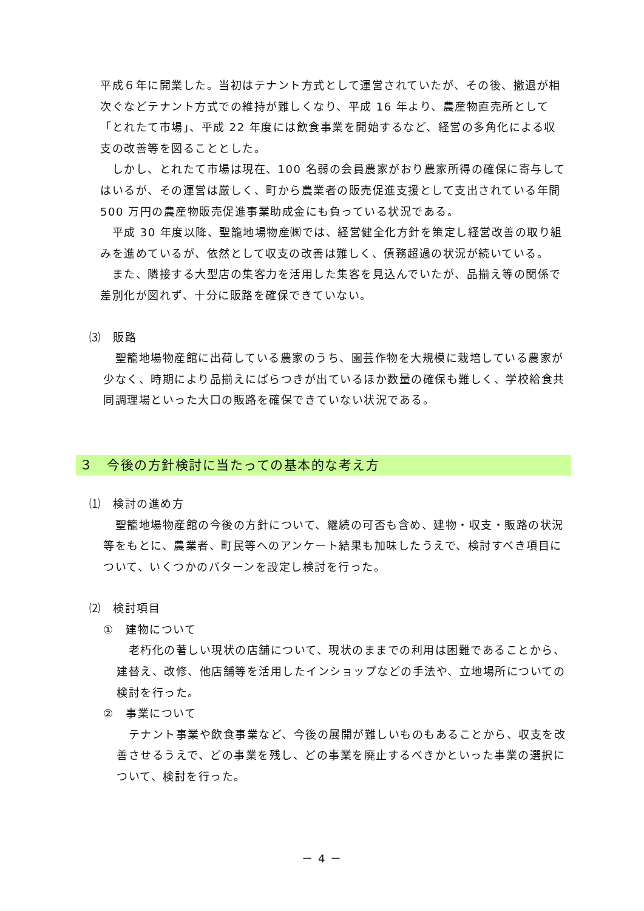平成６年に開業した。当初はテナント方式として運営されていたが、その後、撤退が相次ぐなどテナント方式での維持が難しくなり、平成 16 年より、農産物直売所として「とれたて市場」、平成 22 年度には飲食事業を開始するなど、経営の多角化による収支の改善等を図ることとした。
　しかし、とれたて市場は現在、100 名弱の会員農家がおり農家所得の確保に寄与してはいるが、その運営は厳しく、町から農業者の販売促進支援として支出されている年間 500 万円の農産物販売促進事業助成金にも負っている状況である。
　平成 30 年度以降、聖籠地場物産㈱では、経営健全化方針を策定し経営改善の取り組みを進めているが、依然として収支の改善は難しく、債務超過の状況が続いている。
　また、隣接する大型店の集客力を活用した集客を見込んでいたが、品揃え等の関係で差別化が図れず、十分に販路を確保できていない。
⑶　販路
　聖籠地場物産館に出荷している農家のうち、園芸作物を大規模に栽培している農家が少なく、時期により品揃えにばらつきが出ているほか数量の確保も難しく、学校給食共同調理場といった大口の販路を確保できていない状況である。
３　今後の方針検討に当たっての基本的な考え方
⑴　検討の進め方
　聖籠地場物産館の今後の方針について、継続の可否も含め、建物・収支・販路の状況等をもとに、農業者、町民等へのアンケート結果も加味したうえで、検討すべき項目について、いくつかのパターンを設定し検討を行った。
⑵　検討項目
①　建物について
　老朽化の著しい現状の店舗について、現状のままでの利用は困難であることから、建替え、改修、他店舗等を活用したインショップなどの手法や、立地場所についての検討を行った。
②　事業について
　テナント事業や飲食事業など、今後の展開が難しいものもあることから、収支を改善させるうえで、どの事業を残し、どの事業を廃止するべきかといった事業の選択について、検討を行った。
－ 4 －